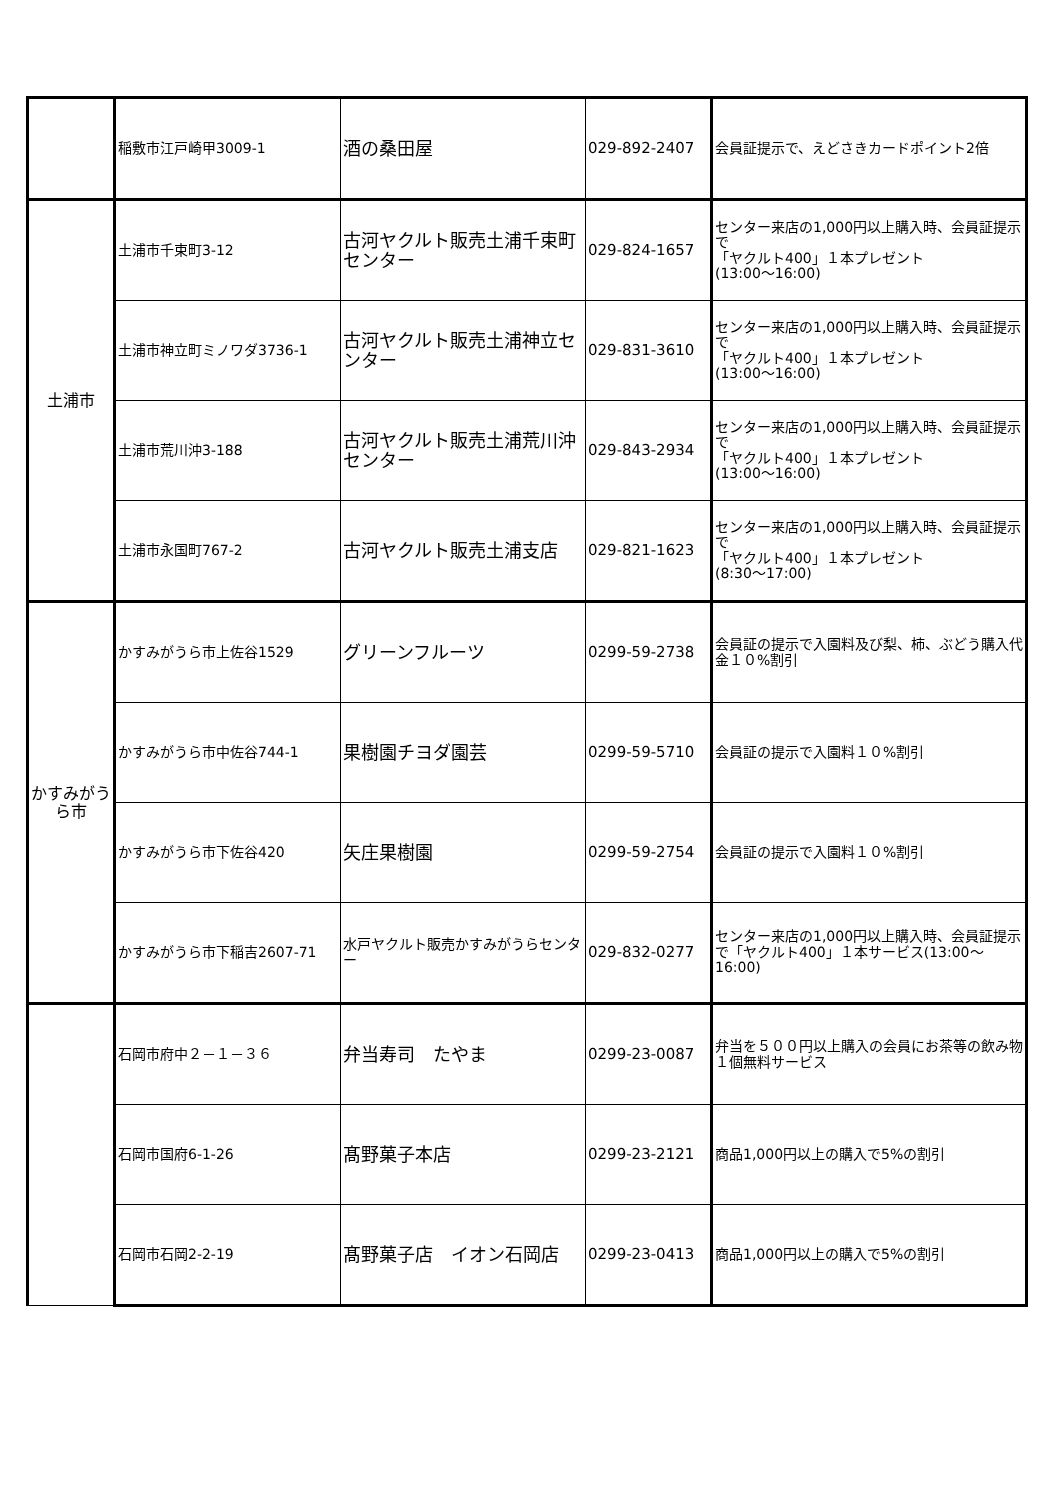| | 稲敷市江戸崎甲3009-1 | 酒の桑田屋 | 029-892-2407 | 会員証提示で、えどさきカードポイント2倍 |
| 土浦市 | 土浦市千束町3-12 | 古河ヤクルト販売土浦千束町センター | 029-824-1657 | センター来店の1,000円以上購入時、会員証提示で 「ヤクルト400」１本プレゼント (13:00～16:00) |
| | 土浦市神立町ミノワダ3736-1 | 古河ヤクルト販売土浦神立センター | 029-831-3610 | センター来店の1,000円以上購入時、会員証提示で 「ヤクルト400」１本プレゼント (13:00～16:00) |
| | 土浦市荒川沖3-188 | 古河ヤクルト販売土浦荒川沖センター | 029-843-2934 | センター来店の1,000円以上購入時、会員証提示で 「ヤクルト400」１本プレゼント (13:00～16:00) |
| | 土浦市永国町767-2 | 古河ヤクルト販売土浦支店 | 029-821-1623 | センター来店の1,000円以上購入時、会員証提示で 「ヤクルト400」１本プレゼント (8:30～17:00) |
| かすみがうら市 | かすみがうら市上佐谷1529 | グリーンフルーツ | 0299-59-2738 | 会員証の提示で入園料及び梨、柿、ぶどう購入代金１０%割引 |
| | かすみがうら市中佐谷744-1 | 果樹園チヨダ園芸 | 0299-59-5710 | 会員証の提示で入園料１０%割引 |
| | かすみがうら市下佐谷420 | 矢庄果樹園 | 0299-59-2754 | 会員証の提示で入園料１０%割引 |
| | かすみがうら市下稲吉2607-71 | 水戸ヤクルト販売かすみがうらセンター | 029-832-0277 | センター来店の1,000円以上購入時、会員証提示で「ヤクルト400」１本サービス(13:00～16:00) |
| | 石岡市府中２－１－３６ | 弁当寿司 たやま | 0299-23-0087 | 弁当を５００円以上購入の会員にお茶等の飲み物１個無料サービス |
| | 石岡市国府6-1-26 | 髙野菓子本店 | 0299-23-2121 | 商品1,000円以上の購入で5%の割引 |
| | 石岡市石岡2-2-19 | 髙野菓子店 イオン石岡店 | 0299-23-0413 | 商品1,000円以上の購入で5%の割引 |